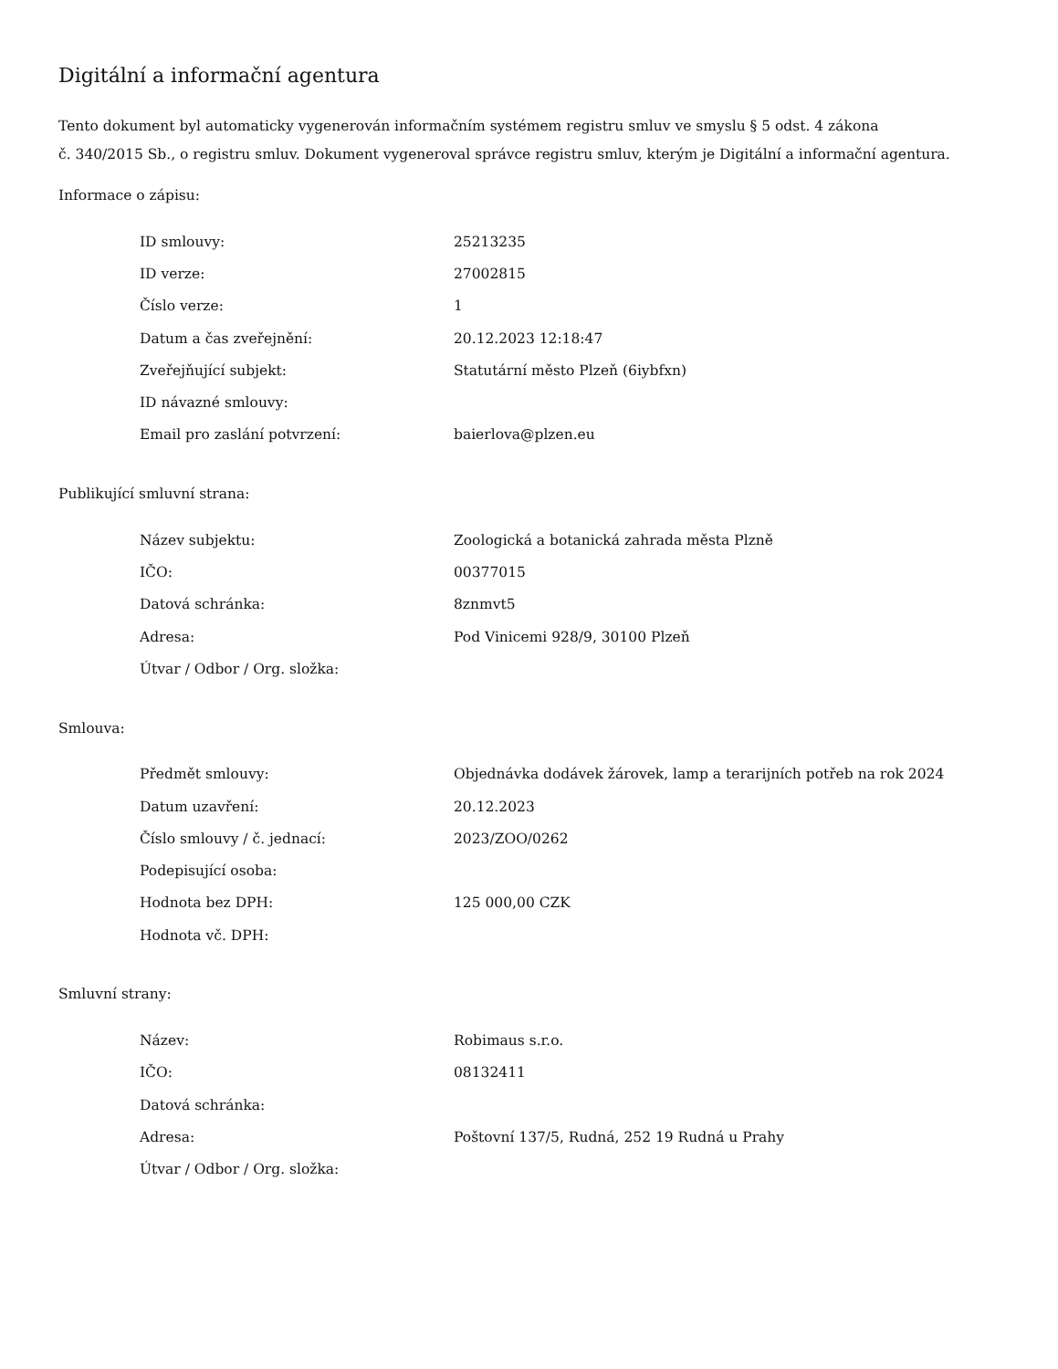Digitální a informační agentura
Tento dokument byl automaticky vygenerován informačním systémem registru smluv ve smyslu § 5 odst. 4 zákona
č. 340/2015 Sb., o registru smluv. Dokument vygeneroval správce registru smluv, kterým je Digitální a informační agentura.
Informace o zápisu:
| ID smlouvy: | 25213235 |
| ID verze: | 27002815 |
| Číslo verze: | 1 |
| Datum a čas zveřejnění: | 20.12.2023 12:18:47 |
| Zveřejňující subjekt: | Statutární město Plzeň (6iybfxn) |
| ID návazné smlouvy: | |
| Email pro zaslání potvrzení: | baierlova@plzen.eu |
Publikující smluvní strana:
| Název subjektu: | Zoologická a botanická zahrada města Plzně |
| IČO: | 00377015 |
| Datová schránka: | 8znmvt5 |
| Adresa: | Pod Vinicemi 928/9, 30100 Plzeň |
| Útvar / Odbor / Org. složka: | |
Smlouva:
| Předmět smlouvy: | Objednávka dodávek žárovek, lamp a terarijních potřeb na rok 2024 |
| Datum uzavření: | 20.12.2023 |
| Číslo smlouvy / č. jednací: | 2023/ZOO/0262 |
| Podepisující osoba: | |
| Hodnota bez DPH: | 125 000,00 CZK |
| Hodnota vč. DPH: | |
Smluvní strany:
| Název: | Robimaus s.r.o. |
| IČO: | 08132411 |
| Datová schránka: | |
| Adresa: | Poštovní 137/5, Rudná, 252 19 Rudná u Prahy |
| Útvar / Odbor / Org. složka: | |